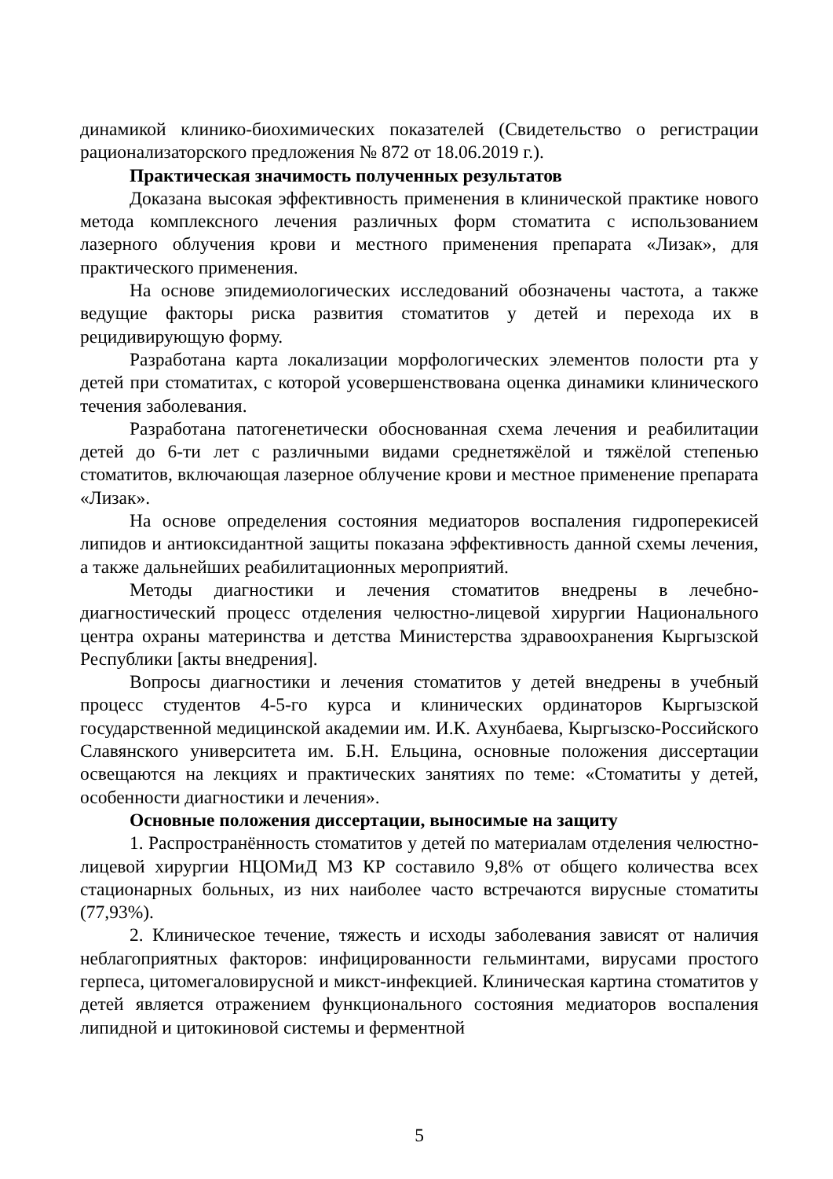динамикой клинико-биохимических показателей (Свидетельство о регистрации рационализаторского предложения № 872 от 18.06.2019 г.).
Практическая значимость полученных результатов
Доказана высокая эффективность применения в клинической практике нового метода комплексного лечения различных форм стоматита с использованием лазерного облучения крови и местного применения препарата «Лизак», для практического применения.
На основе эпидемиологических исследований обозначены частота, а также ведущие факторы риска развития стоматитов у детей и перехода их в рецидивирующую форму.
Разработана карта локализации морфологических элементов полости рта у детей при стоматитах, с которой усовершенствована оценка динамики клинического течения заболевания.
Разработана патогенетически обоснованная схема лечения и реабилитации детей до 6-ти лет с различными видами среднетяжёлой и тяжёлой степенью стоматитов, включающая лазерное облучение крови и местное применение препарата «Лизак».
На основе определения состояния медиаторов воспаления гидроперекисей липидов и антиоксидантной защиты показана эффективность данной схемы лечения, а также дальнейших реабилитационных мероприятий.
Методы диагностики и лечения стоматитов внедрены в лечебно-диагностический процесс отделения челюстно-лицевой хирургии Национального центра охраны материнства и детства Министерства здравоохранения Кыргызской Республики [акты внедрения].
Вопросы диагностики и лечения стоматитов у детей внедрены в учебный процесс студентов 4-5-го курса и клинических ординаторов Кыргызской государственной медицинской академии им. И.К. Ахунбаева, Кыргызско-Российского Славянского университета им. Б.Н. Ельцина, основные положения диссертации освещаются на лекциях и практических занятиях по теме: «Стоматиты у детей, особенности диагностики и лечения».
Основные положения диссертации, выносимые на защиту
1. Распространённость стоматитов у детей по материалам отделения челюстно-лицевой хирургии НЦОМиД МЗ КР составило 9,8% от общего количества всех стационарных больных, из них наиболее часто встречаются вирусные стоматиты (77,93%).
2. Клиническое течение, тяжесть и исходы заболевания зависят от наличия неблагоприятных факторов: инфицированности гельминтами, вирусами простого герпеса, цитомегаловирусной и микст-инфекцией. Клиническая картина стоматитов у детей является отражением функционального состояния медиаторов воспаления липидной и цитокиновой системы и ферментной
5